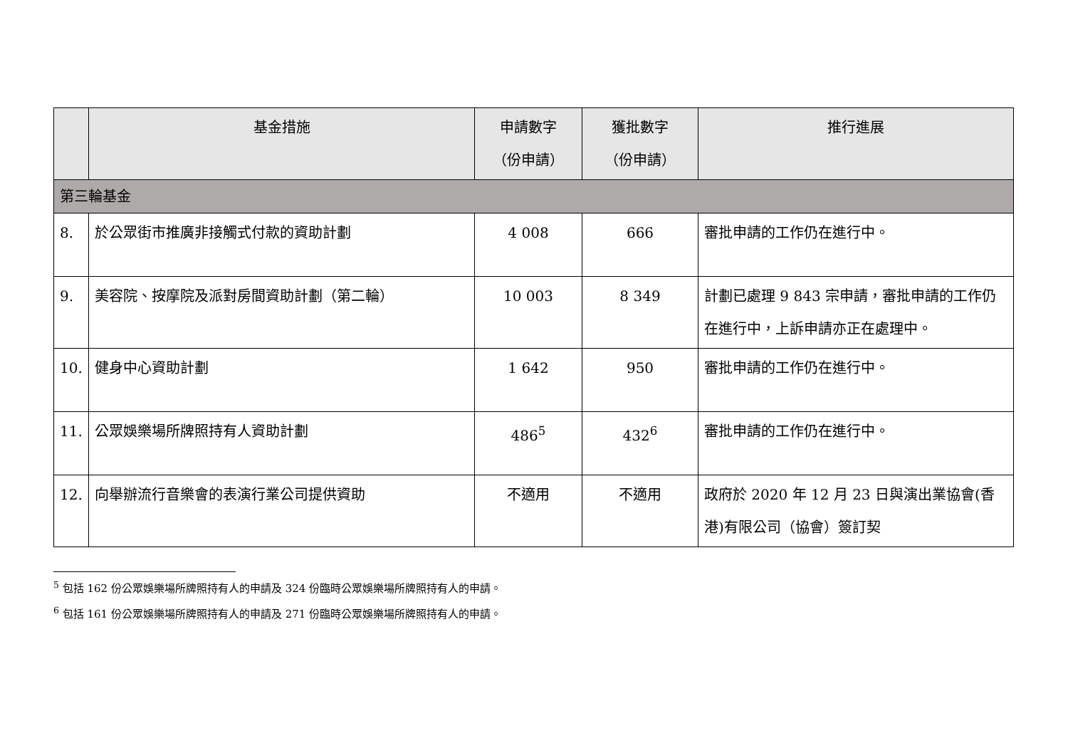| | 基金措施 | 申請數字 （份申請） | 獲批數字 （份申請） | 推行進展 |
| --- | --- | --- | --- | --- |
| 第三輪基金 | | | | |
| 8. | 於公眾街市推廣非接觸式付款的資助計劃 | 4 008 | 666 | 審批申請的工作仍在進行中。 |
| 9. | 美容院、按摩院及派對房間資助計劃（第二輪） | 10 003 | 8 349 | 計劃已處理 9 843 宗申請，審批申請的工作仍在進行中，上訴申請亦正在處理中。 |
| 10. | 健身中心資助計劃 | 1 642 | 950 | 審批申請的工作仍在進行中。 |
| 11. | 公眾娛樂場所牌照持有人資助計劃 | 486<sup>5</sup> | 432<sup>6</sup> | 審批申請的工作仍在進行中。 |
| 12. | 向舉辦流行音樂會的表演行業公司提供資助 | 不適用 | 不適用 | 政府於 2020 年 12 月 23 日與演出業協會(香港)有限公司（協會）簽訂契 |
<sup>5</sup> 包括 162 份公眾娛樂場所牌照持有人的申請及 324 份臨時公眾娛樂場所牌照持有人的申請。
<sup>6</sup> 包括 161 份公眾娛樂場所牌照持有人的申請及 271 份臨時公眾娛樂場所牌照持有人的申請。